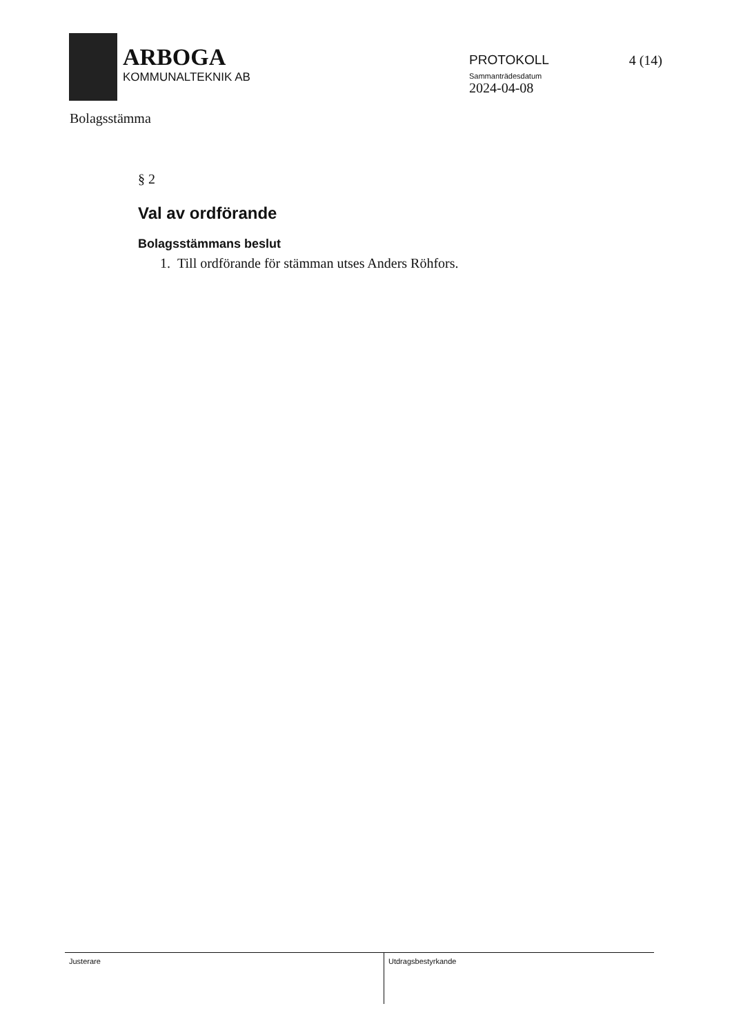ARBOGA
KOMMUNALTEKNIK AB
PROTOKOLL
Sammanträdesdatum
2024-04-08
4 (14)
Bolagsstämma
§ 2
Val av ordförande
Bolagsstämmans beslut
1. Till ordförande för stämman utses Anders Röhfors.
Justerare Utdragsbestyrkande